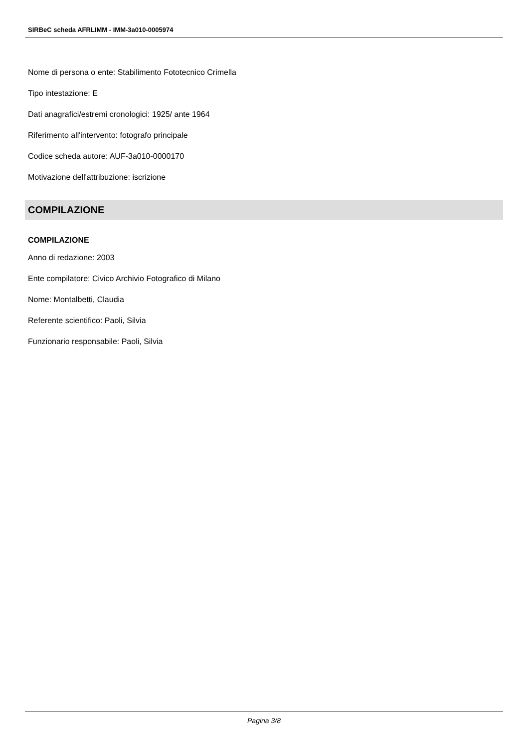SIRBeC scheda AFRLIMM - IMM-3a010-0005974
Nome di persona o ente: Stabilimento Fototecnico Crimella
Tipo intestazione: E
Dati anagrafici/estremi cronologici: 1925/ ante 1964
Riferimento all'intervento: fotografo principale
Codice scheda autore: AUF-3a010-0000170
Motivazione dell'attribuzione: iscrizione
COMPILAZIONE
COMPILAZIONE
Anno di redazione: 2003
Ente compilatore: Civico Archivio Fotografico di Milano
Nome: Montalbetti, Claudia
Referente scientifico: Paoli, Silvia
Funzionario responsabile: Paoli, Silvia
Pagina 3/8